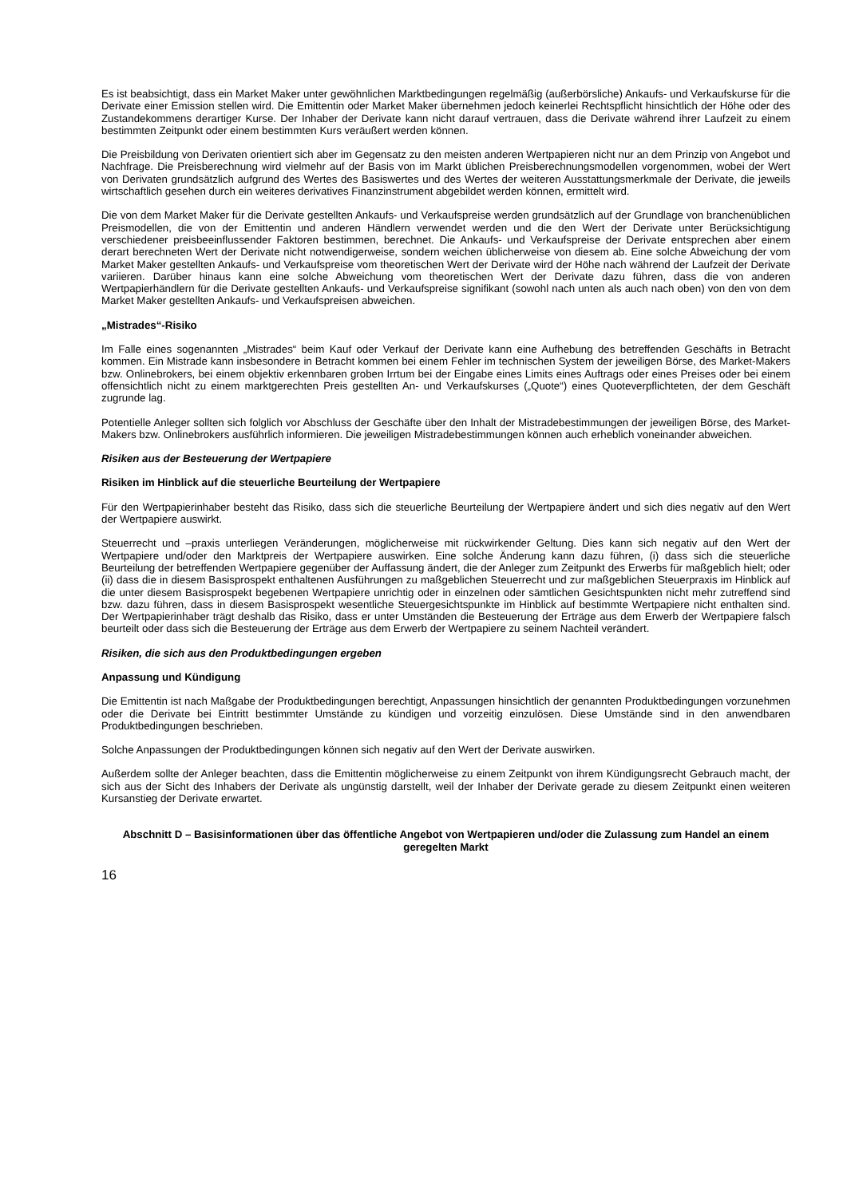Es ist beabsichtigt, dass ein Market Maker unter gewöhnlichen Marktbedingungen regelmäßig (außerbörsliche) Ankaufs- und Verkaufskurse für die Derivate einer Emission stellen wird. Die Emittentin oder Market Maker übernehmen jedoch keinerlei Rechtspflicht hinsichtlich der Höhe oder des Zustandekommens derartiger Kurse. Der Inhaber der Derivate kann nicht darauf vertrauen, dass die Derivate während ihrer Laufzeit zu einem bestimmten Zeitpunkt oder einem bestimmten Kurs veräußert werden können.
Die Preisbildung von Derivaten orientiert sich aber im Gegensatz zu den meisten anderen Wertpapieren nicht nur an dem Prinzip von Angebot und Nachfrage. Die Preisberechnung wird vielmehr auf der Basis von im Markt üblichen Preisberechnungsmodellen vorgenommen, wobei der Wert von Derivaten grundsätzlich aufgrund des Wertes des Basiswertes und des Wertes der weiteren Ausstattungsmerkmale der Derivate, die jeweils wirtschaftlich gesehen durch ein weiteres derivatives Finanzinstrument abgebildet werden können, ermittelt wird.
Die von dem Market Maker für die Derivate gestellten Ankaufs- und Verkaufspreise werden grundsätzlich auf der Grundlage von branchenüblichen Preismodellen, die von der Emittentin und anderen Händlern verwendet werden und die den Wert der Derivate unter Berücksichtigung verschiedener preisbeeinflussender Faktoren bestimmen, berechnet. Die Ankaufs- und Verkaufspreise der Derivate entsprechen aber einem derart berechneten Wert der Derivate nicht notwendigerweise, sondern weichen üblicherweise von diesem ab. Eine solche Abweichung der vom Market Maker gestellten Ankaufs- und Verkaufspreise vom theoretischen Wert der Derivate wird der Höhe nach während der Laufzeit der Derivate variieren. Darüber hinaus kann eine solche Abweichung vom theoretischen Wert der Derivate dazu führen, dass die von anderen Wertpapierhändlern für die Derivate gestellten Ankaufs- und Verkaufspreise signifikant (sowohl nach unten als auch nach oben) von den von dem Market Maker gestellten Ankaufs- und Verkaufspreisen abweichen.
„Mistrades“-Risiko
Im Falle eines sogenannten „Mistrades“ beim Kauf oder Verkauf der Derivate kann eine Aufhebung des betreffenden Geschäfts in Betracht kommen. Ein Mistrade kann insbesondere in Betracht kommen bei einem Fehler im technischen System der jeweiligen Börse, des Market-Makers bzw. Onlinebrokers, bei einem objektiv erkennbaren groben Irrtum bei der Eingabe eines Limits eines Auftrags oder eines Preises oder bei einem offensichtlich nicht zu einem marktgerechten Preis gestellten An- und Verkaufskurses („Quote“) eines Quoteverpflichteten, der dem Geschäft zugrunde lag.
Potentielle Anleger sollten sich folglich vor Abschluss der Geschäfte über den Inhalt der Mistradebestimmungen der jeweiligen Börse, des Market-Makers bzw. Onlinebrokers ausführlich informieren. Die jeweiligen Mistradebestimmungen können auch erheblich voneinander abweichen.
Risiken aus der Besteuerung der Wertpapiere
Risiken im Hinblick auf die steuerliche Beurteilung der Wertpapiere
Für den Wertpapierinhaber besteht das Risiko, dass sich die steuerliche Beurteilung der Wertpapiere ändert und sich dies negativ auf den Wert der Wertpapiere auswirkt.
Steuerrecht und –praxis unterliegen Veränderungen, möglicherweise mit rückwirkender Geltung. Dies kann sich negativ auf den Wert der Wertpapiere und/oder den Marktpreis der Wertpapiere auswirken. Eine solche Änderung kann dazu führen, (i) dass sich die steuerliche Beurteilung der betreffenden Wertpapiere gegenüber der Auffassung ändert, die der Anleger zum Zeitpunkt des Erwerbs für maßgeblich hielt; oder (ii) dass die in diesem Basisprospekt enthaltenen Ausführungen zu maßgeblichen Steuerrecht und zur maßgeblichen Steuerpraxis im Hinblick auf die unter diesem Basisprospekt begebenen Wertpapiere unrichtig oder in einzelnen oder sämtlichen Gesichtspunkten nicht mehr zutreffend sind bzw. dazu führen, dass in diesem Basisprospekt wesentliche Steuergesichtspunkte im Hinblick auf bestimmte Wertpapiere nicht enthalten sind. Der Wertpapierinhaber trägt deshalb das Risiko, dass er unter Umständen die Besteuerung der Erträge aus dem Erwerb der Wertpapiere falsch beurteilt oder dass sich die Besteuerung der Erträge aus dem Erwerb der Wertpapiere zu seinem Nachteil verändert.
Risiken, die sich aus den Produktbedingungen ergeben
Anpassung und Kündigung
Die Emittentin ist nach Maßgabe der Produktbedingungen berechtigt, Anpassungen hinsichtlich der genannten Produktbedingungen vorzunehmen oder die Derivate bei Eintritt bestimmter Umstände zu kündigen und vorzeitig einzulösen. Diese Umstände sind in den anwendbaren Produktbedingungen beschrieben.
Solche Anpassungen der Produktbedingungen können sich negativ auf den Wert der Derivate auswirken.
Außerdem sollte der Anleger beachten, dass die Emittentin möglicherweise zu einem Zeitpunkt von ihrem Kündigungsrecht Gebrauch macht, der sich aus der Sicht des Inhabers der Derivate als ungünstig darstellt, weil der Inhaber der Derivate gerade zu diesem Zeitpunkt einen weiteren Kursanstieg der Derivate erwartet.
Abschnitt D – Basisinformationen über das öffentliche Angebot von Wertpapieren und/oder die Zulassung zum Handel an einem geregelten Markt
16